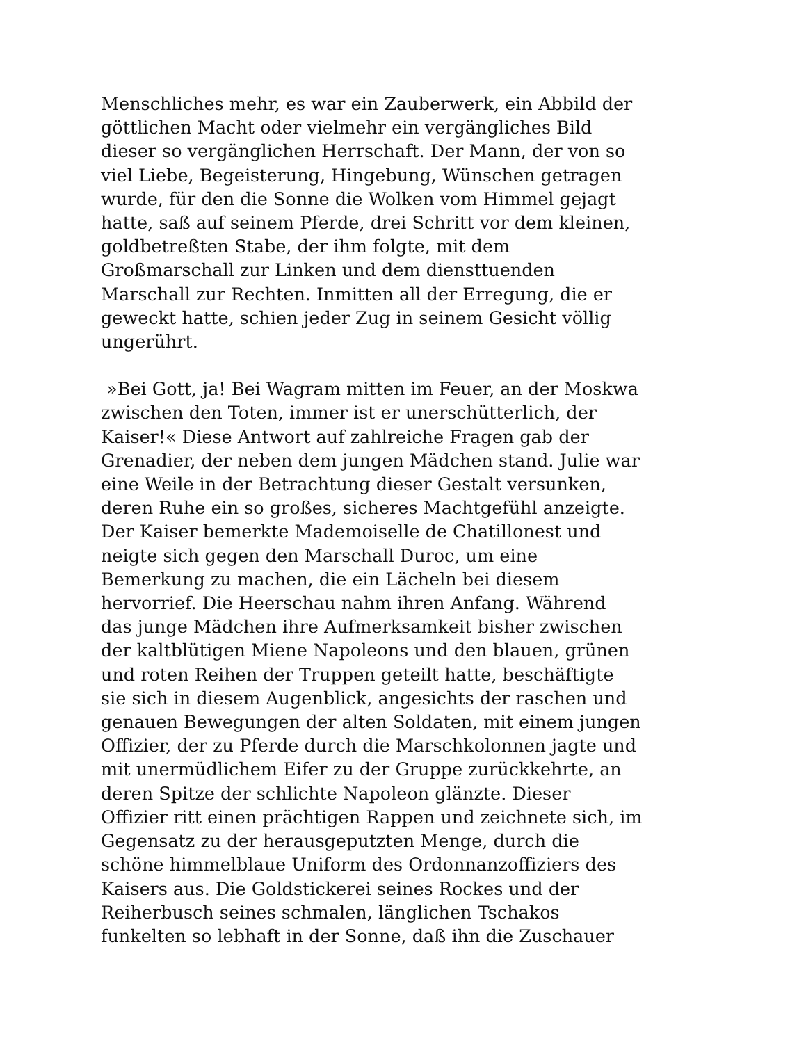Menschliches mehr, es war ein Zauberwerk, ein Abbild der
göttlichen Macht oder vielmehr ein vergängliches Bild
dieser so vergänglichen Herrschaft. Der Mann, der von so
viel Liebe, Begeisterung, Hingebung, Wünschen getragen
wurde, für den die Sonne die Wolken vom Himmel gejagt
hatte, saß auf seinem Pferde, drei Schritt vor dem kleinen,
goldbetreßten Stabe, der ihm folgte, mit dem
Großmarschall zur Linken und dem diensttuenden
Marschall zur Rechten. Inmitten all der Erregung, die er
geweckt hatte, schien jeder Zug in seinem Gesicht völlig
ungerührt.
»Bei Gott, ja! Bei Wagram mitten im Feuer, an der Moskwa
zwischen den Toten, immer ist er unerschütterlich, der
Kaiser!« Diese Antwort auf zahlreiche Fragen gab der
Grenadier, der neben dem jungen Mädchen stand. Julie war
eine Weile in der Betrachtung dieser Gestalt versunken,
deren Ruhe ein so großes, sicheres Machtgefühl anzeigte.
Der Kaiser bemerkte Mademoiselle de Chatillonest und
neigte sich gegen den Marschall Duroc, um eine
Bemerkung zu machen, die ein Lächeln bei diesem
hervorrief. Die Heerschau nahm ihren Anfang. Während
das junge Mädchen ihre Aufmerksamkeit bisher zwischen
der kaltblütigen Miene Napoleons und den blauen, grünen
und roten Reihen der Truppen geteilt hatte, beschäftigte
sie sich in diesem Augenblick, angesichts der raschen und
genauen Bewegungen der alten Soldaten, mit einem jungen
Offizier, der zu Pferde durch die Marschkolonnen jagte und
mit unermüdlichem Eifer zu der Gruppe zurückkehrte, an
deren Spitze der schlichte Napoleon glänzte. Dieser
Offizier ritt einen prächtigen Rappen und zeichnete sich, im
Gegensatz zu der herausgeputzten Menge, durch die
schöne himmelblaue Uniform des Ordonnanzoffiziers des
Kaisers aus. Die Goldstickerei seines Rockes und der
Reiherbusch seines schmalen, länglichen Tschakos
funkelten so lebhaft in der Sonne, daß ihn die Zuschauer